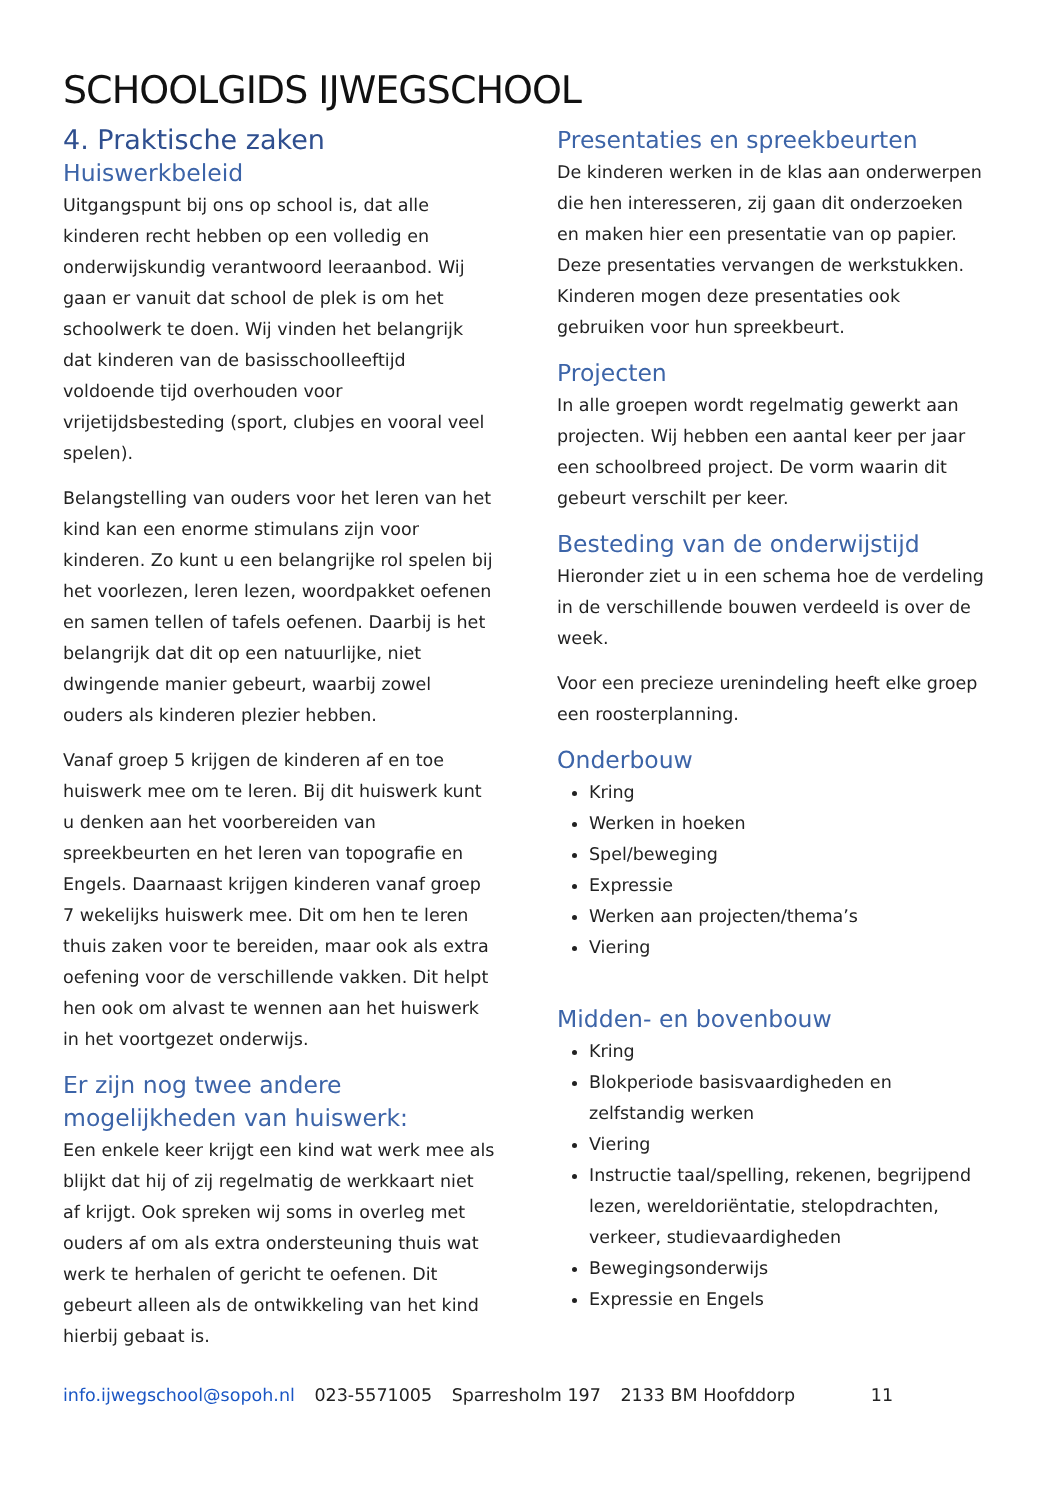SCHOOLGIDS IJWEGSCHOOL
4. Praktische zaken
Huiswerkbeleid
Uitgangspunt bij ons op school is, dat alle kinderen recht hebben op een volledig en onderwijskundig verantwoord leeraanbod. Wij gaan er vanuit dat school de plek is om het schoolwerk te doen. Wij vinden het belangrijk dat kinderen van de basisschoolleeftijd voldoende tijd overhouden voor vrijetijdsbesteding (sport, clubjes en vooral veel spelen).
Belangstelling van ouders voor het leren van het kind kan een enorme stimulans zijn voor kinderen. Zo kunt u een belangrijke rol spelen bij het voorlezen, leren lezen, woordpakket oefenen en samen tellen of tafels oefenen. Daarbij is het belangrijk dat dit op een natuurlijke, niet dwingende manier gebeurt, waarbij zowel ouders als kinderen plezier hebben.
Vanaf groep 5 krijgen de kinderen af en toe huiswerk mee om te leren. Bij dit huiswerk kunt u denken aan het voorbereiden van spreekbeurten en het leren van topografie en Engels. Daarnaast krijgen kinderen vanaf groep 7 wekelijks huiswerk mee. Dit om hen te leren thuis zaken voor te bereiden, maar ook als extra oefening voor de verschillende vakken. Dit helpt hen ook om alvast te wennen aan het huiswerk in het voortgezet onderwijs.
Er zijn nog twee andere mogelijkheden van huiswerk:
Een enkele keer krijgt een kind wat werk mee als blijkt dat hij of zij regelmatig de werkkaart niet af krijgt. Ook spreken wij soms in overleg met ouders af om als extra ondersteuning thuis wat werk te herhalen of gericht te oefenen. Dit gebeurt alleen als de ontwikkeling van het kind hierbij gebaat is.
Presentaties en spreekbeurten
De kinderen werken in de klas aan onderwerpen die hen interesseren, zij gaan dit onderzoeken en maken hier een presentatie van op papier. Deze presentaties vervangen de werkstukken. Kinderen mogen deze presentaties ook gebruiken voor hun spreekbeurt.
Projecten
In alle groepen wordt regelmatig gewerkt aan projecten. Wij hebben een aantal keer per jaar een schoolbreed project. De vorm waarin dit gebeurt verschilt per keer.
Besteding van de onderwijstijd
Hieronder ziet u in een schema hoe de verdeling in de verschillende bouwen verdeeld is over de week.
Voor een precieze urenindeling heeft elke groep een roosterplanning.
Onderbouw
Kring
Werken in hoeken
Spel/beweging
Expressie
Werken aan projecten/thema’s
Viering
Midden- en bovenbouw
Kring
Blokperiode basisvaardigheden en zelfstandig werken
Viering
Instructie taal/spelling, rekenen, begrijpend lezen, wereldoriëntatie, stelopdrachten, verkeer, studievaardigheden
Bewegingsonderwijs
Expressie en Engels
info.ijwegschool@sopoh.nl 023-5571005 Sparresholm 197 2133 BM Hoofddorp 11